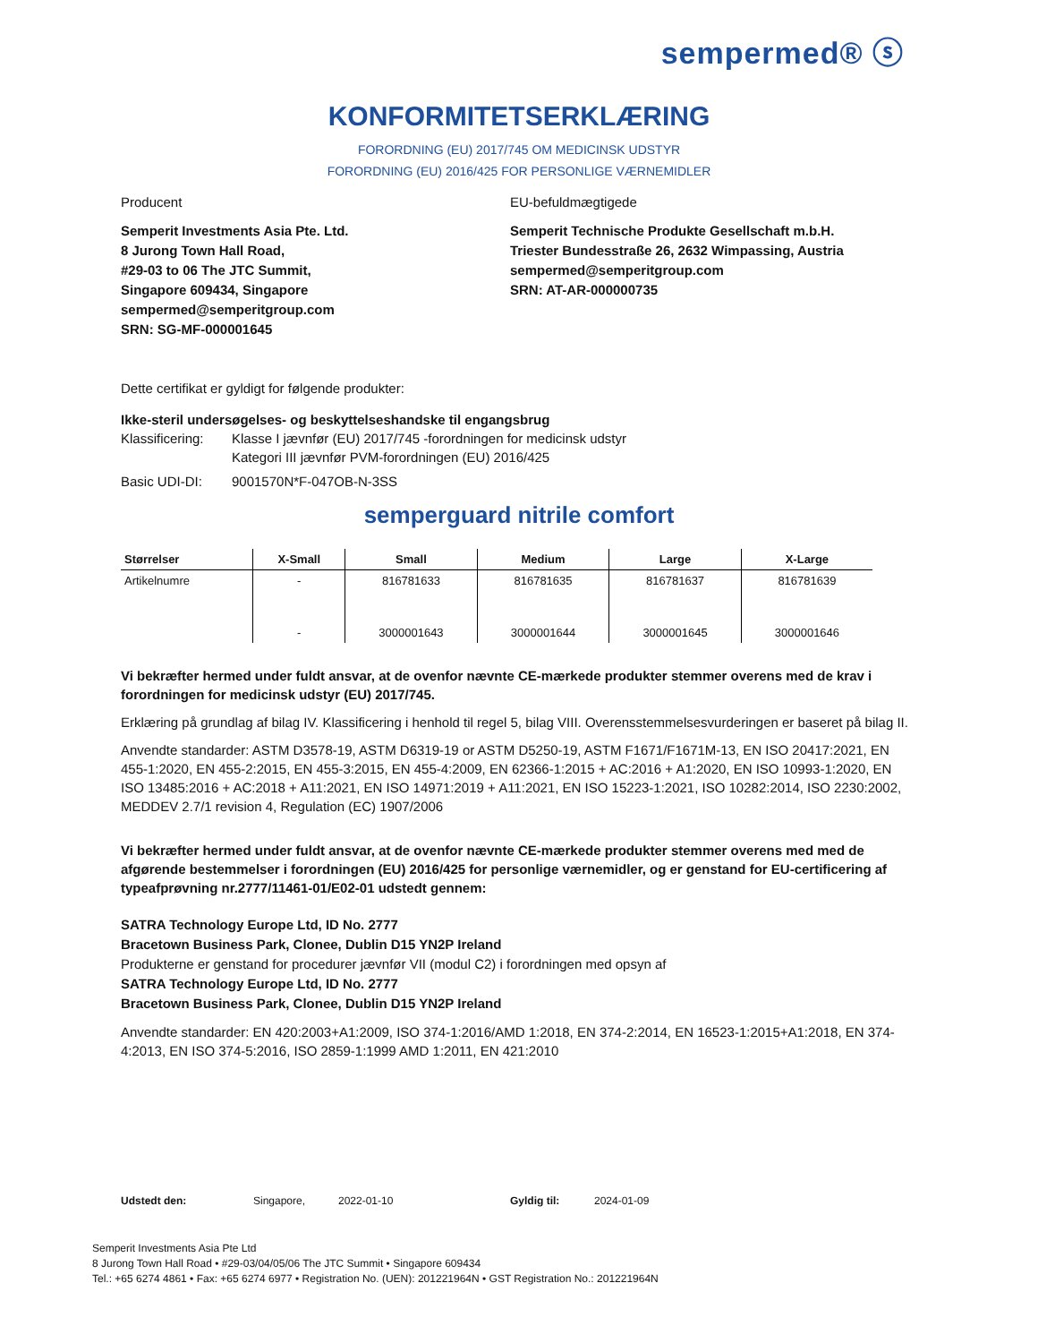sempermed® ⓢ
KONFORMITETSERKLÆRING
FORORDNING (EU) 2017/745 OM MEDICINSK UDSTYR
FORORDNING (EU) 2016/425 FOR PERSONLIGE VÆRNEMIDLER
Producent
Semperit Investments Asia Pte. Ltd.
8 Jurong Town Hall Road,
#29-03 to 06 The JTC Summit,
Singapore 609434, Singapore
sempermed@semperitgroup.com
SRN: SG-MF-000001645
EU-befuldmægtigede
Semperit Technische Produkte Gesellschaft m.b.H.
Triester Bundesstraße 26, 2632 Wimpassing, Austria
sempermed@semperitgroup.com
SRN: AT-AR-000000735
Dette certifikat er gyldigt for følgende produkter:
Ikke-steril undersøgelses- og beskyttelseshandske til engangsbrug
Klassificering: Klasse I jævnfør (EU) 2017/745 -forordningen for medicinsk udstyr
Kategori III jævnfør PVM-forordningen (EU) 2016/425
Basic UDI-DI: 9001570N*F-047OB-N-3SS
semperguard nitrile comfort
| Størrelser | X-Small | Small | Medium | Large | X-Large |
| --- | --- | --- | --- | --- | --- |
| Artikelnumre | - | 816781633 | 816781635 | 816781637 | 816781639 |
| | - | 3000001643 | 3000001644 | 3000001645 | 3000001646 |
Vi bekræfter hermed under fuldt ansvar, at de ovenfor nævnte CE-mærkede produkter stemmer overens med de krav i forordningen for medicinsk udstyr (EU) 2017/745.
Erklæring på grundlag af bilag IV. Klassificering i henhold til regel 5, bilag VIII. Overensstemmelsesvurderingen er baseret på bilag II.
Anvendte standarder: ASTM D3578-19, ASTM D6319-19 or ASTM D5250-19, ASTM F1671/F1671M-13, EN ISO 20417:2021, EN 455-1:2020, EN 455-2:2015, EN 455-3:2015, EN 455-4:2009, EN 62366-1:2015 + AC:2016 + A1:2020, EN ISO 10993-1:2020, EN ISO 13485:2016 + AC:2018 + A11:2021, EN ISO 14971:2019 + A11:2021, EN ISO 15223-1:2021, ISO 10282:2014, ISO 2230:2002, MEDDEV 2.7/1 revision 4, Regulation (EC) 1907/2006
Vi bekræfter hermed under fuldt ansvar, at de ovenfor nævnte CE-mærkede produkter stemmer overens med med de afgørende bestemmelser i forordningen (EU) 2016/425 for personlige værnemidler, og er genstand for EU-certificering af typeafprøvning nr.2777/11461-01/E02-01 udstedt gennem:
SATRA Technology Europe Ltd, ID No. 2777
Bracetown Business Park, Clonee, Dublin D15 YN2P Ireland
Produkterne er genstand for procedurer jævnfør VII (modul C2) i forordningen med opsyn af
SATRA Technology Europe Ltd, ID No. 2777
Bracetown Business Park, Clonee, Dublin D15 YN2P Ireland
Anvendte standarder: EN 420:2003+A1:2009, ISO 374-1:2016/AMD 1:2018, EN 374-2:2014, EN 16523-1:2015+A1:2018, EN 374-4:2013, EN ISO 374-5:2016, ISO 2859-1:1999 AMD 1:2011, EN 421:2010
Udstedt den: Singapore, 2022-01-10 Gyldig til: 2024-01-09
Semperit Investments Asia Pte Ltd
8 Jurong Town Hall Road • #29-03/04/05/06 The JTC Summit • Singapore 609434
Tel.: +65 6274 4861 • Fax: +65 6274 6977 • Registration No. (UEN): 201221964N • GST Registration No.: 201221964N